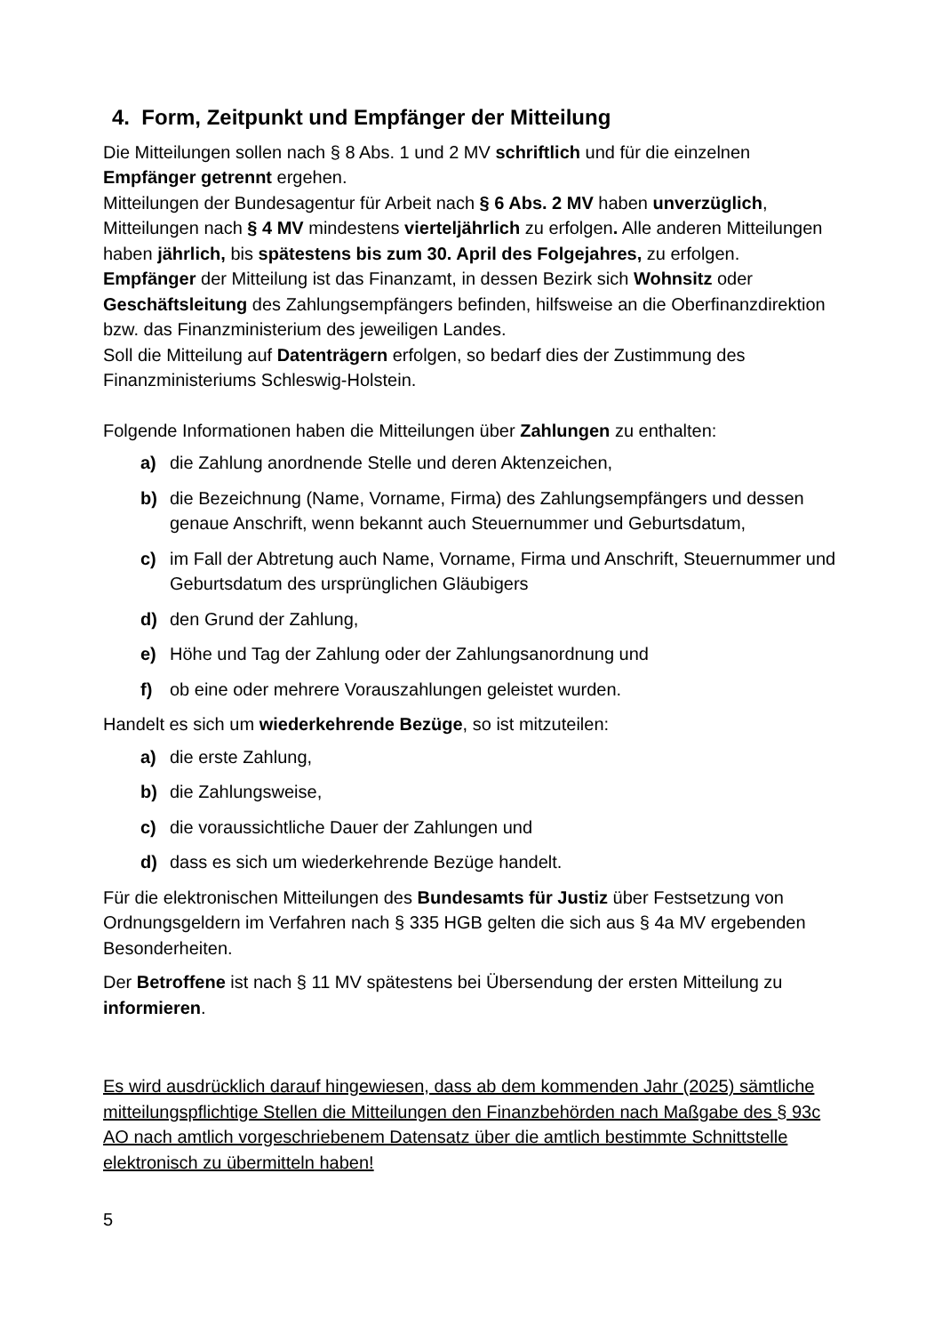4. Form, Zeitpunkt und Empfänger der Mitteilung
Die Mitteilungen sollen nach § 8 Abs. 1 und 2 MV schriftlich und für die einzelnen Empfänger getrennt ergehen.
Mitteilungen der Bundesagentur für Arbeit nach § 6 Abs. 2 MV haben unverzüglich, Mitteilungen nach § 4 MV mindestens vierteljährlich zu erfolgen. Alle anderen Mitteilungen haben jährlich, bis spätestens bis zum 30. April des Folgejahres, zu erfolgen.
Empfänger der Mitteilung ist das Finanzamt, in dessen Bezirk sich Wohnsitz oder Geschäftsleitung des Zahlungsempfängers befinden, hilfsweise an die Oberfinanzdirektion bzw. das Finanzministerium des jeweiligen Landes.
Soll die Mitteilung auf Datenträgern erfolgen, so bedarf dies der Zustimmung des Finanzministeriums Schleswig-Holstein.
Folgende Informationen haben die Mitteilungen über Zahlungen zu enthalten:
a) die Zahlung anordnende Stelle und deren Aktenzeichen,
b) die Bezeichnung (Name, Vorname, Firma) des Zahlungsempfängers und dessen genaue Anschrift, wenn bekannt auch Steuernummer und Geburtsdatum,
c) im Fall der Abtretung auch Name, Vorname, Firma und Anschrift, Steuernummer und Geburtsdatum des ursprünglichen Gläubigers
d) den Grund der Zahlung,
e) Höhe und Tag der Zahlung oder der Zahlungsanordnung und
f) ob eine oder mehrere Vorauszahlungen geleistet wurden.
Handelt es sich um wiederkehrende Bezüge, so ist mitzuteilen:
a) die erste Zahlung,
b) die Zahlungsweise,
c) die voraussichtliche Dauer der Zahlungen und
d) dass es sich um wiederkehrende Bezüge handelt.
Für die elektronischen Mitteilungen des Bundesamts für Justiz über Festsetzung von Ordnungsgeldern im Verfahren nach § 335 HGB gelten die sich aus § 4a MV ergebenden Besonderheiten.
Der Betroffene ist nach § 11 MV spätestens bei Übersendung der ersten Mitteilung zu informieren.
Es wird ausdrücklich darauf hingewiesen, dass ab dem kommenden Jahr (2025) sämtliche mitteilungspflichtige Stellen die Mitteilungen den Finanzbehörden nach Maßgabe des § 93c AO nach amtlich vorgeschriebenem Datensatz über die amtlich bestimmte Schnittstelle elektronisch zu übermitteln haben!
5